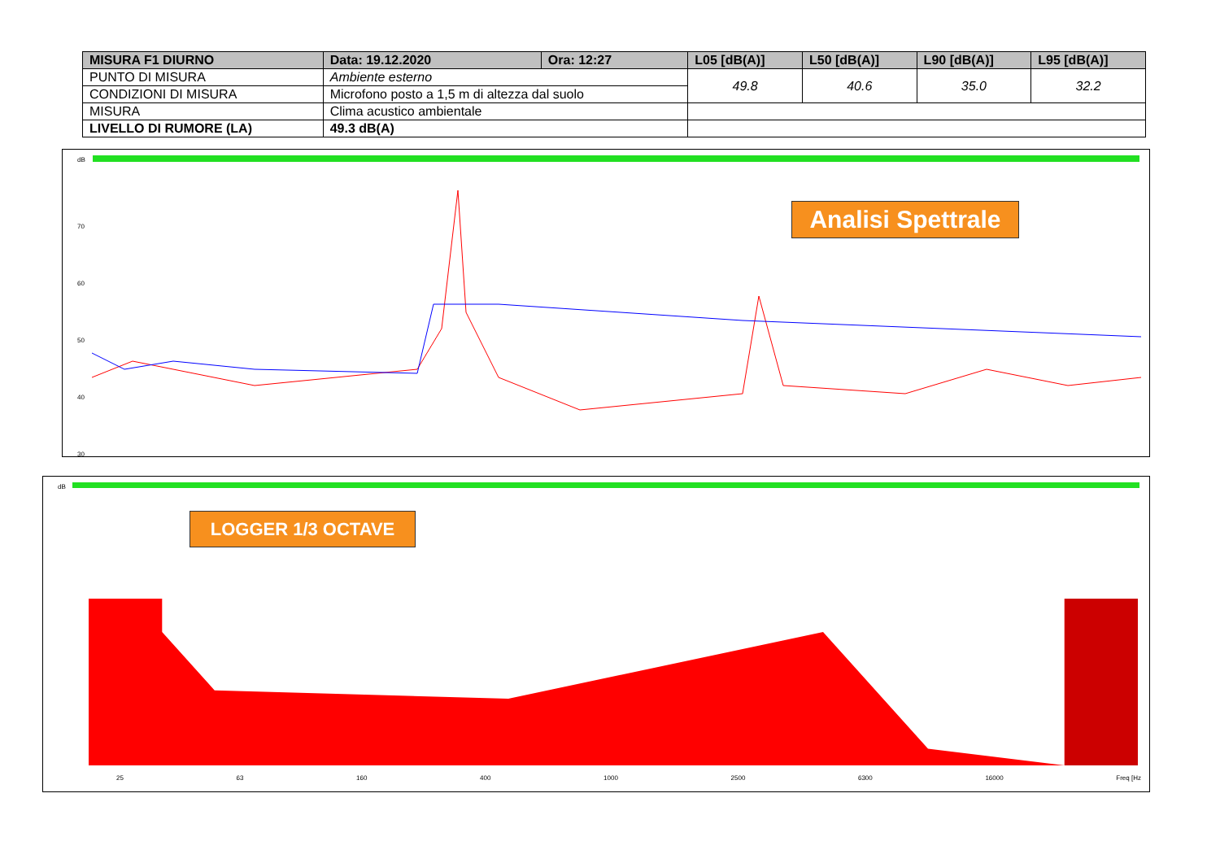| MISURA F1 DIURNO | Data: 19.12.2020 | Ora: 12:27 | L05 [dB(A)] | L50 [dB(A)] | L90 [dB(A)] | L95 [dB(A)] |
| --- | --- | --- | --- | --- | --- | --- |
| PUNTO DI MISURA | Ambiente esterno | | 49.8 | 40.6 | 35.0 | 32.2 |
| CONDIZIONI DI MISURA | Microfono posto a 1,5 m di altezza dal suolo | | | | | |
| MISURA | Clima acustico ambientale | | | | | |
| LIVELLO DI RUMORE (LA) | 49.3 dB(A) | | | | | |
dB
70
60
50
40
30
Analisi Spettrale
dB
LOGGER 1/3 OCTAVE
25 63 160 400 1000 2500 6300 16000 Freq [Hz